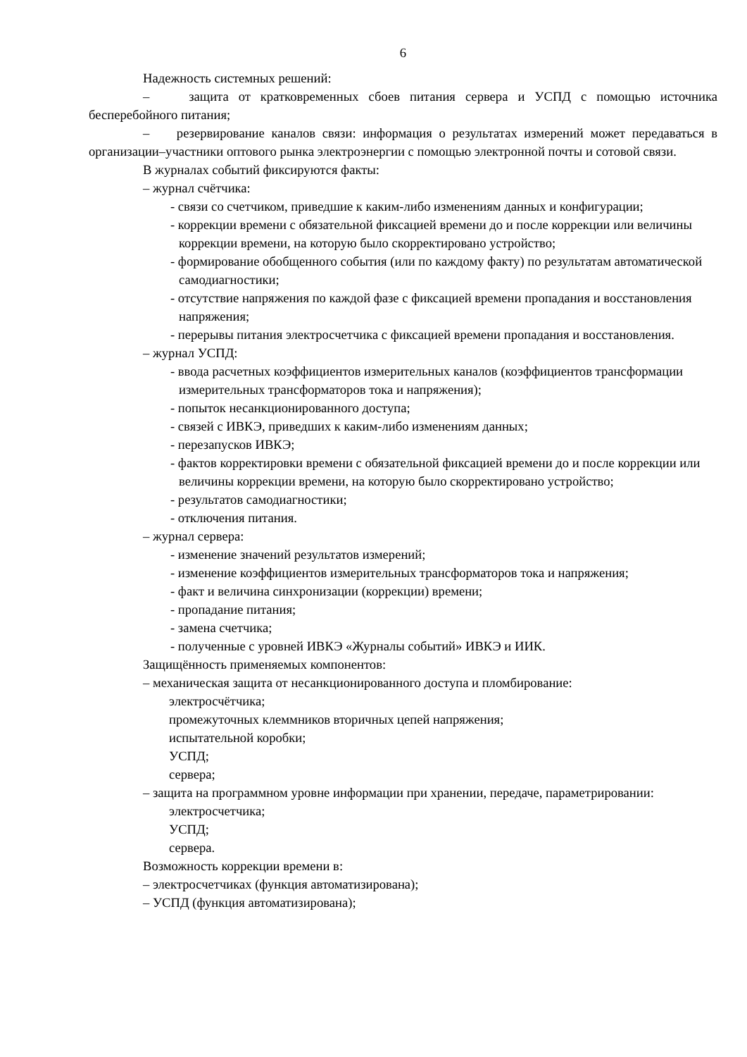6
Надежность системных решений:
– защита от кратковременных сбоев питания сервера и УСПД с помощью источника бесперебойного питания;
– резервирование каналов связи: информация о результатах измерений может передаваться в организации–участники оптового рынка электроэнергии с помощью электронной почты и сотовой связи.
В журналах событий фиксируются факты:
– журнал счётчика:
- связи со счетчиком, приведшие к каким-либо изменениям данных и конфигурации;
- коррекции времени с обязательной фиксацией времени до и после коррекции или величины коррекции времени, на которую было скорректировано устройство;
- формирование обобщенного события (или по каждому факту) по результатам автоматической самодиагностики;
- отсутствие напряжения по каждой фазе с фиксацией времени пропадания и восстановления напряжения;
- перерывы питания электросчетчика с фиксацией времени пропадания и восстановления.
– журнал УСПД:
- ввода расчетных коэффициентов измерительных каналов (коэффициентов трансформации измерительных трансформаторов тока и напряжения);
- попыток несанкционированного доступа;
- связей с ИВКЭ, приведших к каким-либо изменениям данных;
- перезапусков ИВКЭ;
- фактов корректировки времени с обязательной фиксацией времени до и после коррекции или величины коррекции времени, на которую было скорректировано устройство;
- результатов самодиагностики;
- отключения питания.
– журнал сервера:
- изменение значений результатов измерений;
- изменение коэффициентов измерительных трансформаторов тока и напряжения;
- факт и величина синхронизации (коррекции) времени;
- пропадание питания;
- замена счетчика;
- полученные с уровней ИВКЭ «Журналы событий» ИВКЭ и ИИК.
Защищённость применяемых компонентов:
– механическая защита от несанкционированного доступа и пломбирование:
электросчётчика;
промежуточных клеммников вторичных цепей напряжения;
испытательной коробки;
УСПД;
сервера;
– защита на программном уровне информации при хранении, передаче, параметрировании:
электросчетчика;
УСПД;
сервера.
Возможность коррекции времени в:
– электросчетчиках (функция автоматизирована);
– УСПД (функция автоматизирована);